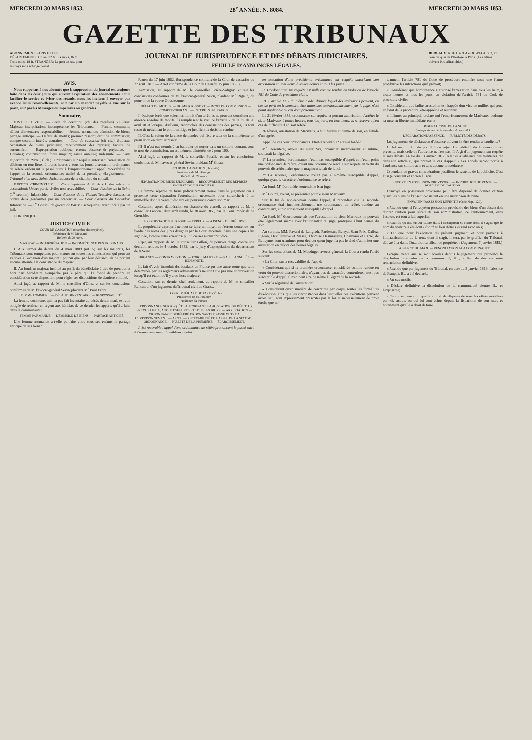MERCREDI 30 MARS 1853. 28<sup>e</sup> ANNÉE. N. 8084. MERCREDI 30 MARS 1853.
GAZETTE DES TRIBUNAUX
ABONNEMENT: PARIS ET LES DÉPARTEMENTS: Un an, 72 fr. Six mois, 36 fr. | Trois mois, 18 fr. ÉTRANGER: Le port en sus, pour les pays sans échange postal.
JOURNAL DE JURISPRUDENCE ET DES DÉBATS JUDICIAIRES.
FEUILLE D'ANNONCES LÉGALES.
BUREAUX: RUE HARLAY-DU-PALAIS, 2, au coin du quai de l'Horloge, à Paris. (Les lettres doivent être affranchies.)
AVIS.
Nous rappelons à nos abonnés que la suppression du journal est toujours faite dans les deux jours qui suivent l'expiration des abonnements. Pour faciliter le service et éviter des retards, nous les invitons à envoyer par avance leurs renouvellements, soit par un mandat payable à vue sur la poste, soit par les Messageries impériales ou générales.
Sommaire.
JUSTICE CIVILE. — Cour de cassation (ch. des requêtes). Bulletin: Majorat; interprétation; incompétence des Tribunaux. — Femme commune; défaut d'inventaire; responsabilité. — Femme normande; démission de biens; partage anticipé. — Défaut de motifs; premier ressort; droit de commission; compte-courant; intérêts usuraires. — Cour de cassation (ch. civ.). Bulletin: Séparation de biens judiciaire; recouvrement des reprises; faculté de surenchérir. — Expropriation publique; erreur; absence de préjudice. — Douanes; contravention; force majeure; saisie annulée; indemnité. — Cour impériale de Paris (3<sup>e</sup> ch.): Ordonnance sur requête autorisant l'arrestation du débiteur en tous lieux, à toutes heures et tous les jours; arrestation; ordonnance de référé ordonnant le passé outre à l'emprisonnement; appel; recevabilité de l'appel de la seconde ordonnance; nullité de la première; élargissement. — Tribunal civil de la Seine: Jurisprudence de la chambre du conseil.
JUSTICE CRIMINELLE. — Cour impériale de Paris (ch. des mises en accusation): Usure; partie civile; non recevabilité. — Cour d'assises de la Seine (1<sup>re</sup> section): Infanticide. — Cour d'assises de la Vienne: Tentative d'assassinat contre deux gendarmes par un braconnier. — Cour d'assises du Calvados: Infanticide. — II<sup>e</sup> Conseil de guerre de Paris: Escroquerie; argent prêté par un juif.
CHRONIQUE.
JUSTICE CIVILE
COUR DE CASSATION (chambre des requêtes).
Présidence de M. Mesnard.
Bulletin du 29 mars.
MAJORAT. — INTERPRÉTATION. — INCOMPÉTENCE DES TRIBUNAUX.
I. Aux termes du décret du 4 mars 1809 (art. 5) sur les majorats, les Tribunaux sont compétents pour statuer sur toutes les contestations qui peuvent s'élever à l'occasion d'un majorat, pourvu que, par leur décision, ils ne portent aucune atteinte à la consistance du majorat.
II. Au fond, un majorat institué au profit du bénéficiaire à titre de préciput et hors part héréditaire n'empêche pas le père qui l'a fondé de prendre en considération cette disposition pour régler ses dispositions de dernière volonté.
Ainsi jugé, au rapport de M. le conseiller d'Oms, et sur les conclusions conformes de M. l'avocat-général Sevin, plaidant M<sup>e</sup> Paul Fabre.
FEMME COMMUNE. — DÉFAUT D'INVENTAIRE. — RESPONSABILITÉ.
La femme commune, qui n'a pas fait inventaire au décès de son mari, est-elle obligée de restituer en argent aux héritiers de ce dernier les apports qu'il a faits dans la communauté?
FEMME NORMANDE. — DÉMISSION DE BIENS. — PARTAGE ANTICIPÉ.
Une femme normande a-t-elle pu faire entre tous ses enfants le partage anticipé de ses biens?
Rouen du 17 juin 1852. (Jurisprudence contraire de la Cour de cassation du 27 août 1810. — Arrêt conforme de la Cour de Caen du 15 juin 1835.)
Admission, au rapport de M. le conseiller Brière-Valigny, et sur les conclusions conformes de M. l'avocat-général Sevin, plaidant M<sup>e</sup> Rigaud, du pourvoi de la veuve Gousseaume.
DÉFAUT DE MOTIFS. — PREMIER RESSORT. — DROIT DE COMMISSION. — COMPTE-COURANT. — INTÉRÊTS USURAIRES.
I. Quelque brefs que soient les motifs d'un arrêt, ils ne peuvent constituer une absence absolue de motifs; ils remplissent le vœu de l'article 7 de la loi du 20 avril 1810 lorsque, d'ailleurs, rapprochés des conclusions des parties, ils font ressortir nettement le point en litige et justifient la décision rendue.
II. C'est la valeur de la chose demandée qui fixe le taux de la compétence en premier ou en dernier ressort.
III. Il n'est pas permis à un banquier de porter dans un compte-courant, sous le nom de commission, un supplément d'intérêts de 2 pour 100.
Ainsi jugé, au rapport de M. le conseiller Pataille, et sur les conclusions conformes de M. l'avocat-général Sevin, plaidant M<sup>e</sup> Costa.
COUR DE CASSATION (ch. civile).
Présidence de M. Bérenger.
Bulletin du 29 mars.
SÉPARATION DE BIENS JUDICIAIRE. — RECOUVREMENT DES REPRISES. — FACULTÉ DE SURENCHÉRIR.
La femme séparée de biens judiciairement trouve dans le jugement qui a prononcé cette séparation l'autorisation nécessaire pour surenchérir à un immeuble dont la vente judiciaire est poursuivie contre son mari.
Cassation, après délibération en chambre du conseil, au rapport de M. le conseiller Laborie, d'un arrêt rendu, le 30 août 1850, par la Cour impériale de Grenoble.
EXPROPRIATION PUBLIQUE. — ERREUR. — ABSENCE DE PRÉJUDICE.
Le propriétaire exproprié ne peut se faire un moyen de l'erreur contenue, sur l'ordre des noms des jurés désignés par la Cour impériale, dans une copie à lui signifiée, lorsque cette erreur n'a pu lui causer aucun préjudice.
Rejet, au rapport de M. le conseiller Gillon, du pourvoi dirigé contre une décision rendue, le 4 octobre 1852, par le jury d'expropriation du département de la Seine.
DOUANES. — CONTRAVENTION. — FORCE MAJEURE. — SAISIE ANNULÉE. — INDEMNITÉ.
Le fait d'avoir introduit des bestiaux en France par une autre route que celle déterminée par les règlements administratifs ne constitue pas une contravention lorsqu'il est établi qu'il y a eu force majeure.
Cassation, sur ce dernier chef seulement, au rapport de M. le conseiller Renouard, d'un jugement du Tribunal civil de Grasse.
COUR IMPÉRIALE DE PARIS (3<sup>e</sup> ch.).
Présidence de M. Poultier.
Audience du 9 mars.
ORDONNANCE SUR REQUÊTE AUTORISANT L'ARRESTATION DU DÉBITEUR EN TOUS LIEUX, A TOUTES HEURES ET TOUS LES JOURS. — ARRESTATION. — ORDONNANCE DE RÉFÉRÉ ORDONNANT LE PASSÉ OUTRE A L'EMPRISONNEMENT. — APPEL. — RECEVABILITÉ DE L'APPEL DE LA SECONDE ORDONNANCE. — NULLITÉ DE LA PREMIÈRE. — ÉLARGISSEMENT.
I. Est recevable l'appel d'une ordonnance de référé prononçant le passé outre à l'emprisonnement du débiteur arrêté
en exécution d'une précédente ordonnance sur requête autorisant son arrestation en tous lieux, à toutes heures et tous les jours.
II. L'ordonnance sur requête est nulle comme rendue en violation de l'article 781 du Code de procédure civile.
III. L'article 1037 du même Code, d'après lequel des exécutions peuvent, en cas de péril en la demeure, être autorisées extraordinairement par le juge, n'est point applicable au cas d'emprisonnement.
Le 21 février 1853, ordonnance sur requête et portant autorisation d'arrêter le sieur Marivaux à toutes heures, tous les jours, en tous lieux, avec réserve qu'en cas de difficulté il en soit référé.
26 février, arrestation de Marivaux, à huit heures et demie du soir, en l'étude d'un agréé.
Appel de ces deux ordonnances. Était-il recevable? était-il fondé?
M<sup>e</sup> Deroulède, avoué du sieur Sax, créancier incarcérateur et intimé, soutenait la négative.
1° La première, l'ordonnance n'était pas susceptible d'appel: ce n'était point une ordonnance de référé, c'était une ordonnance rendue sur requête en vertu du pouvoir discrétionnaire que le magistrat tenait de la loi.
2° La seconde, l'ordonnance n'était pas elle-même susceptible d'appel, quoiqu'ayant le caractère d'ordonnance de référé.
Au fond, M<sup>e</sup> Deroulède soutenait le bien jugé.
M<sup>e</sup> Gourd, avocat, se présentait pour le sieur Marivaux.
Sur la fin de non-recevoir contre l'appel, il répondait que la seconde ordonnance était incontestablement une ordonnance de référé, rendue au contentieux, et par conséquent susceptible d'appel.
Au fond, M<sup>e</sup> Gourd soutenait que l'arrestation du sieur Marivaux ne pouvait être légalement, même avec l'autorisation du juge, pratiquée à huit heures du soir.
Au surplus, MM. Favard de Langlade, Pardessus, Berryat Saint-Prix, Dalloz, Pigeon, Devilleneuve et Massé, Thomine Desmazures, Chauveau et Carré, de Belleyme, sont unanimes pour décider qu'un juge n'a pas le droit d'autoriser une arrestation en dehors des heures légales.
Sur les conclusions de M. Metzinger, avocat-général, la Cour a rendu l'arrêt suivant:
« La Cour, sur la recevabilité de l'appel:
« Considérant que si la première ordonnance, considérée comme rendue en vertu du pouvoir discrétionnaire, n'ayant pas de caractère contentieux, n'est pas susceptible d'appel, il n'en peut être de même à l'égard de la seconde;
« Sur la régularité de l'arrestation:
« Considérant qu'en matière de contrainte par corps, toutes les formalités d'exécution, ainsi que les circonstances dans lesquelles ces exécutions peuvent avoir lieu, sont expressément prescrites par la loi et nécessairement de droit étroit; que no-
tamment l'article 781 du Code de procédure énumère sous une forme prohibitive les infractions qu'il prévoit;
« Considérant que l'ordonnance a autorisé l'arrestation dans tous les lieux, à toutes heures et tous les jours, en violation de l'article 781 du Code de procédure civile;
« Considérant que ladite arrestation est frappée d'un vice de nullité, qui peut, en l'état de la procédure, être apprécié et reconnu;
« Infirme; au principal, déclare nul l'emprisonnement de Marivaux, ordonne sa mise en liberté immédiate, etc. »
TRIBUNAL CIVIL DE LA SEINE.
(Jurisprudence de la chambre du conseil.)
DÉCLARATION D'ABSENCE. — PUBLICITÉ DES DÉBATS.
Les jugements de déclaration d'absence doivent-ils être rendus à l'audience?
La loi ne dit rien de positif à ce sujet. La publicité de la demande est prescrite, mais celle de l'audience ne l'est pas. Il s'agit d'un jugement sur requête et sans débats. La loi du 13 janvier 1817, relative à l'absence des militaires, dit dans son article 8, qui prévoit le cas d'appel: « Les appels seront portés à l'audience sur simple acte et sans aucune procédure. »
Cependant de graves considérations justifient le système de la publicité. C'est l'usage constant et ancien à Paris.
ENVOYÉ EN POSSESSION PROVISOIRE. — INSCRIPTION DE RENTE. — DISPENSE DE CAUTION.
L'envoyé en possession provisoire peut être dispensé de donner caution quand les biens de l'absent consistent en une inscription de rente.
ENVOI EN POSSESSION DÉFINITIF (Code Nap., 120).
« Attendu que, si l'envoyé en possession provisoire des biens d'un absent doit donner caution pour sûreté de son administration, ce cautionnement, dans l'espèce, est tout à fait superflu;
« Attendu qu'une erreur existe dans l'inscription de rente dont il s'agit; que le nom du titulaire a été écrit Bénard au lieu d'être Besnard avec un s;
« Dit que pour l'exécution du présent jugement et pour parvenir à l'immatriculation de la rente dont il s'agit, il sera, par le greffier du Tribunal, délivré à la dame Du... tout certificat de propriété. » (Jugement, 7 janvier 1845.)
ABSENCE DU MARI. — RENONCIATION A LA COMMUNAUTÉ.
Lorsque trente ans se sont écoulés depuis le jugement qui prononce la dissolution provisoire de la communauté, il y a lieu de déclarer cette renonciation définitive.
« Attendu que par jugement du Tribunal, en date du 5 janvier 1819, l'absence de François B... a été déclarée;
« Par ces motifs,
« Déclare définitive la dissolution de la communauté d'entre B... et l'exposante;
« En conséquence dit qu'elle a droit de disposer de tous les effets mobiliers par elle acquis ou qui lui sont échus depuis la disparition de son mari, et notamment qu'elle a droit de faire